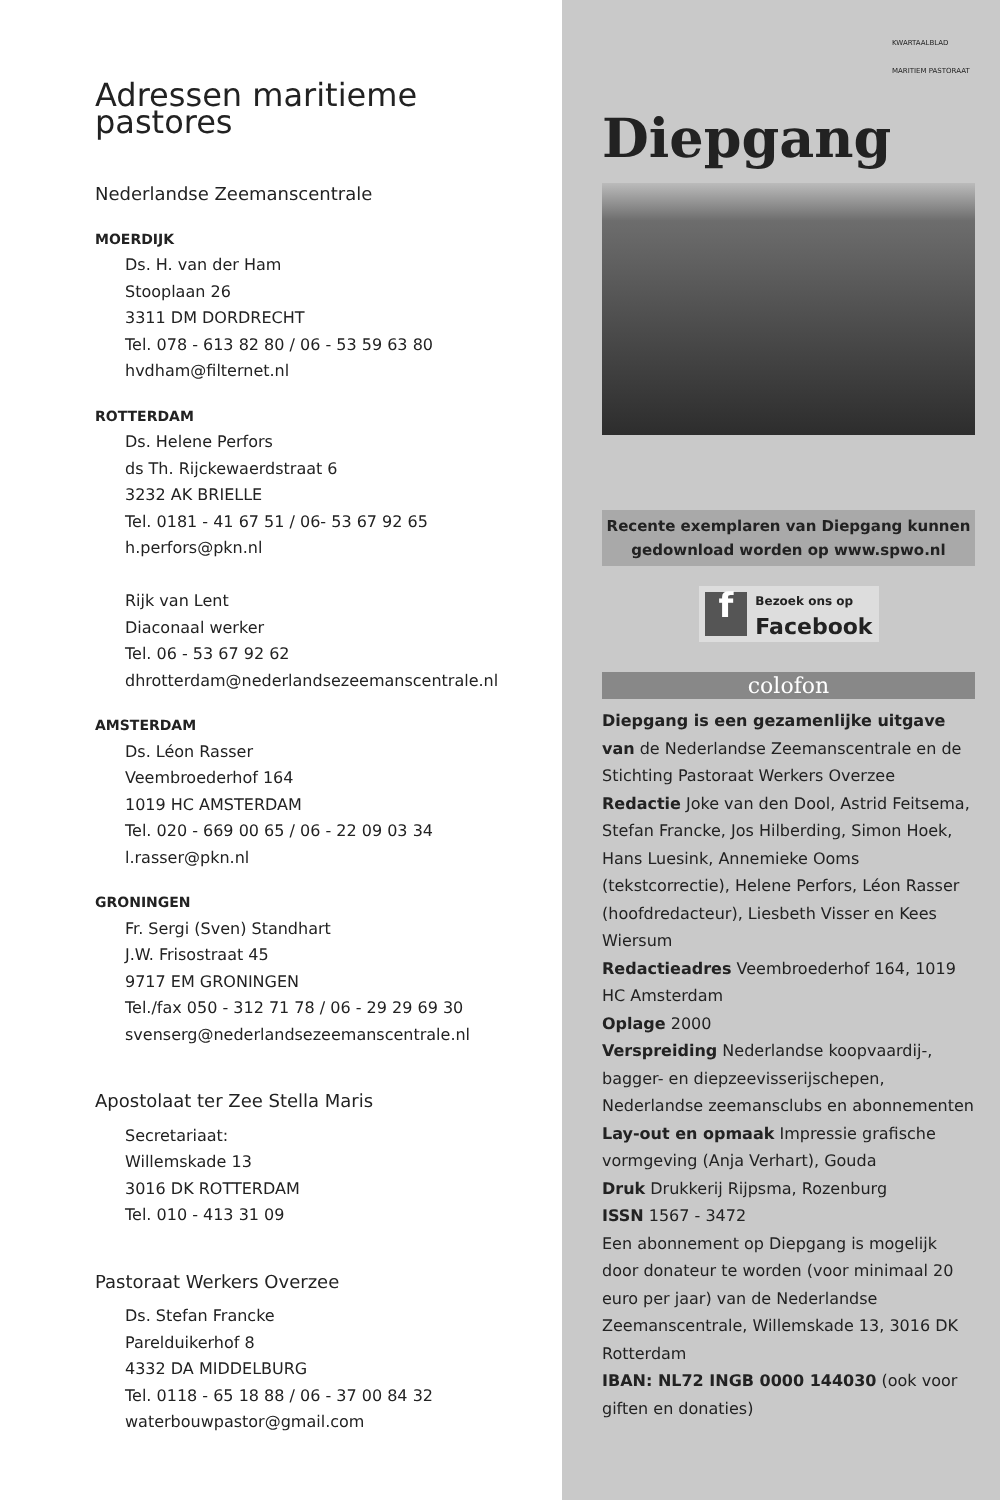Adressen maritieme pastores
Nederlandse Zeemanscentrale
MOERDIJK
Ds. H. van der Ham
Stooplaan 26
3311 DM DORDRECHT
Tel. 078 - 613 82 80 / 06 - 53 59 63 80
hvdham@filternet.nl
ROTTERDAM
Ds. Helene Perfors
ds Th. Rijckewaerdstraat 6
3232 AK BRIELLE
Tel. 0181 - 41 67 51 / 06- 53 67 92 65
h.perfors@pkn.nl
Rijk van Lent
Diaconaal werker
Tel. 06 - 53 67 92 62
dhrotterdam@nederlandsezeemanscentrale.nl
AMSTERDAM
Ds. Léon Rasser
Veembroederhof 164
1019 HC AMSTERDAM
Tel. 020 - 669 00 65 / 06 - 22 09 03 34
l.rasser@pkn.nl
GRONINGEN
Fr. Sergi (Sven) Standhart
J.W. Frisostraat 45
9717 EM GRONINGEN
Tel./fax 050 - 312 71 78 / 06 - 29 29 69 30
svenserg@nederlandsezeemanscentrale.nl
Apostolaat ter Zee Stella Maris
Secretariaat:
Willemskade 13
3016 DK ROTTERDAM
Tel. 010 - 413 31 09
Pastoraat Werkers Overzee
Ds. Stefan Francke
Parelduikerhof 8
4332 DA MIDDELBURG
Tel. 0118 - 65 18 88 / 06 - 37 00 84 32
waterbouwpastor@gmail.com
KWARTAALBLAD MARITIEM PASTORAAT
Diepgang
Recente exemplaren van Diepgang kunnen gedownload worden op www.spwo.nl
f
Bezoek ons op
Facebook
colofon
Diepgang is een gezamenlijke uitgave van de Nederlandse Zeemanscentrale en de Stichting Pastoraat Werkers Overzee
Redactie Joke van den Dool, Astrid Feitsema, Stefan Francke, Jos Hilberding, Simon Hoek, Hans Luesink, Annemieke Ooms (tekstcorrectie), Helene Perfors, Léon Rasser (hoofdredacteur), Liesbeth Visser en Kees Wiersum
Redactieadres Veembroederhof 164, 1019 HC Amsterdam
Oplage 2000
Verspreiding Nederlandse koopvaardij-, bagger- en diepzeevisserijschepen, Nederlandse zeemansclubs en abonnementen
Lay-out en opmaak Impressie grafische vormgeving (Anja Verhart), Gouda
Druk Drukkerij Rijpsma, Rozenburg
ISSN 1567 - 3472
Een abonnement op Diepgang is mogelijk door donateur te worden (voor minimaal 20 euro per jaar) van de Nederlandse Zeemanscentrale, Willemskade 13, 3016 DK Rotterdam
IBAN: NL72 INGB 0000 144030 (ook voor giften en donaties)